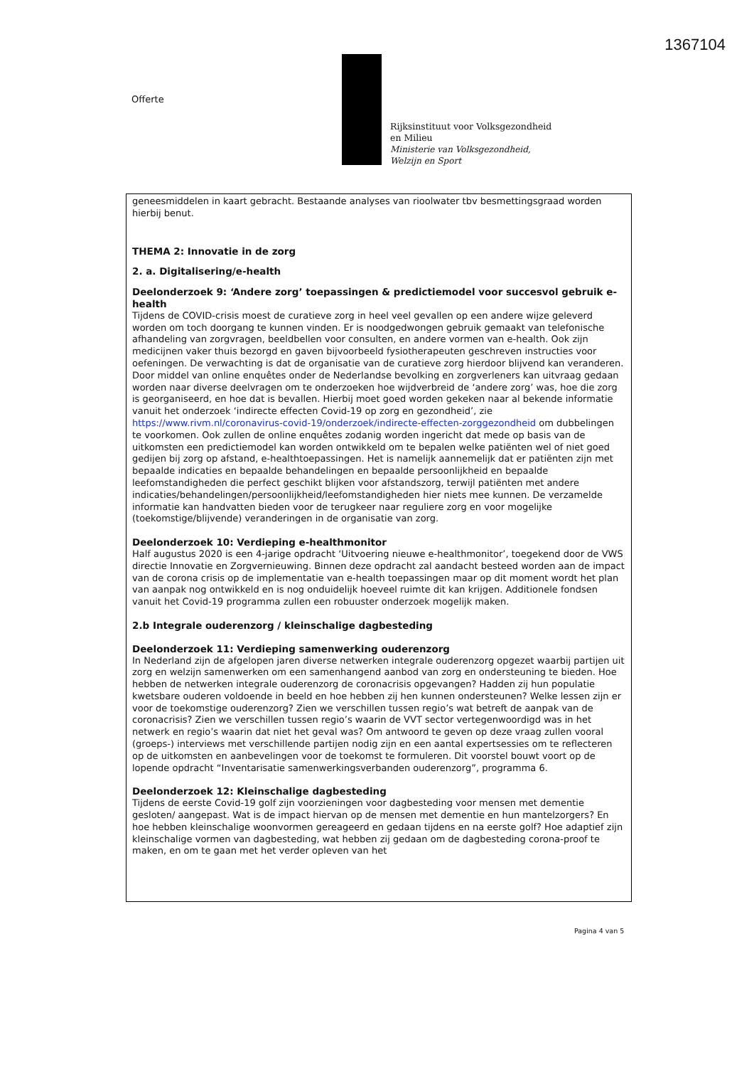1367104
Offerte
Rijksinstituut voor Volksgezondheid
en Milieu
Ministerie van Volksgezondheid,
Welzijn en Sport
geneesmiddelen in kaart gebracht. Bestaande analyses van rioolwater tbv besmettingsgraad worden hierbij benut.
THEMA 2: Innovatie in de zorg
2. a. Digitalisering/e-health
Deelonderzoek 9: ‘Andere zorg’ toepassingen & predictiemodel voor succesvol gebruik e-health
Tijdens de COVID-crisis moest de curatieve zorg in heel veel gevallen op een andere wijze geleverd worden om toch doorgang te kunnen vinden. Er is noodgedwongen gebruik gemaakt van telefonische afhandeling van zorgvragen, beeldbellen voor consulten, en andere vormen van e-health. Ook zijn medicijnen vaker thuis bezorgd en gaven bijvoorbeeld fysiotherapeuten geschreven instructies voor oefeningen. De verwachting is dat de organisatie van de curatieve zorg hierdoor blijvend kan veranderen. Door middel van online enquêtes onder de Nederlandse bevolking en zorgverleners kan uitvraag gedaan worden naar diverse deelvragen om te onderzoeken hoe wijdverbreid de ‘andere zorg’ was, hoe die zorg is georganiseerd, en hoe dat is bevallen. Hierbij moet goed worden gekeken naar al bekende informatie vanuit het onderzoek ‘indirecte effecten Covid-19 op zorg en gezondheid’, zie https://www.rivm.nl/coronavirus-covid-19/onderzoek/indirecte-effecten-zorggezondheid om dubbelingen te voorkomen. Ook zullen de online enquêtes zodanig worden ingericht dat mede op basis van de uitkomsten een predictiemodel kan worden ontwikkeld om te bepalen welke patiënten wel of niet goed gedijen bij zorg op afstand, e-healthtoepassingen. Het is namelijk aannemelijk dat er patiënten zijn met bepaalde indicaties en bepaalde behandelingen en bepaalde persoonlijkheid en bepaalde leefomstandigheden die perfect geschikt blijken voor afstandszorg, terwijl patiënten met andere indicaties/behandelingen/persoonlijkheid/leefomstandigheden hier niets mee kunnen. De verzamelde informatie kan handvatten bieden voor de terugkeer naar reguliere zorg en voor mogelijke (toekomstige/blijvende) veranderingen in de organisatie van zorg.
Deelonderzoek 10: Verdieping e-healthmonitor
Half augustus 2020 is een 4-jarige opdracht ‘Uitvoering nieuwe e-healthmonitor’, toegekend door de VWS directie Innovatie en Zorgvernieuwing. Binnen deze opdracht zal aandacht besteed worden aan de impact van de corona crisis op de implementatie van e-health toepassingen maar op dit moment wordt het plan van aanpak nog ontwikkeld en is nog onduidelijk hoeveel ruimte dit kan krijgen. Additionele fondsen vanuit het Covid-19 programma zullen een robuuster onderzoek mogelijk maken.
2.b Integrale ouderenzorg / kleinschalige dagbesteding
Deelonderzoek 11: Verdieping samenwerking ouderenzorg
In Nederland zijn de afgelopen jaren diverse netwerken integrale ouderenzorg opgezet waarbij partijen uit zorg en welzijn samenwerken om een samenhangend aanbod van zorg en ondersteuning te bieden. Hoe hebben de netwerken integrale ouderenzorg de coronacrisis opgevangen? Hadden zij hun populatie kwetsbare ouderen voldoende in beeld en hoe hebben zij hen kunnen ondersteunen? Welke lessen zijn er voor de toekomstige ouderenzorg? Zien we verschillen tussen regio’s wat betreft de aanpak van de coronacrisis? Zien we verschillen tussen regio’s waarin de VVT sector vertegenwoordigd was in het netwerk en regio’s waarin dat niet het geval was? Om antwoord te geven op deze vraag zullen vooral (groeps-) interviews met verschillende partijen nodig zijn en een aantal expertsessies om te reflecteren op de uitkomsten en aanbevelingen voor de toekomst te formuleren. Dit voorstel bouwt voort op de lopende opdracht “Inventarisatie samenwerkingsverbanden ouderenzorg”, programma 6.
Deelonderzoek 12: Kleinschalige dagbesteding
Tijdens de eerste Covid-19 golf zijn voorzieningen voor dagbesteding voor mensen met dementie gesloten/ aangepast. Wat is de impact hiervan op de mensen met dementie en hun mantelzorgers? En hoe hebben kleinschalige woonvormen gereageerd en gedaan tijdens en na eerste golf? Hoe adaptief zijn kleinschalige vormen van dagbesteding, wat hebben zij gedaan om de dagbesteding corona-proof te maken, en om te gaan met het verder opleven van het
Pagina 4 van 5